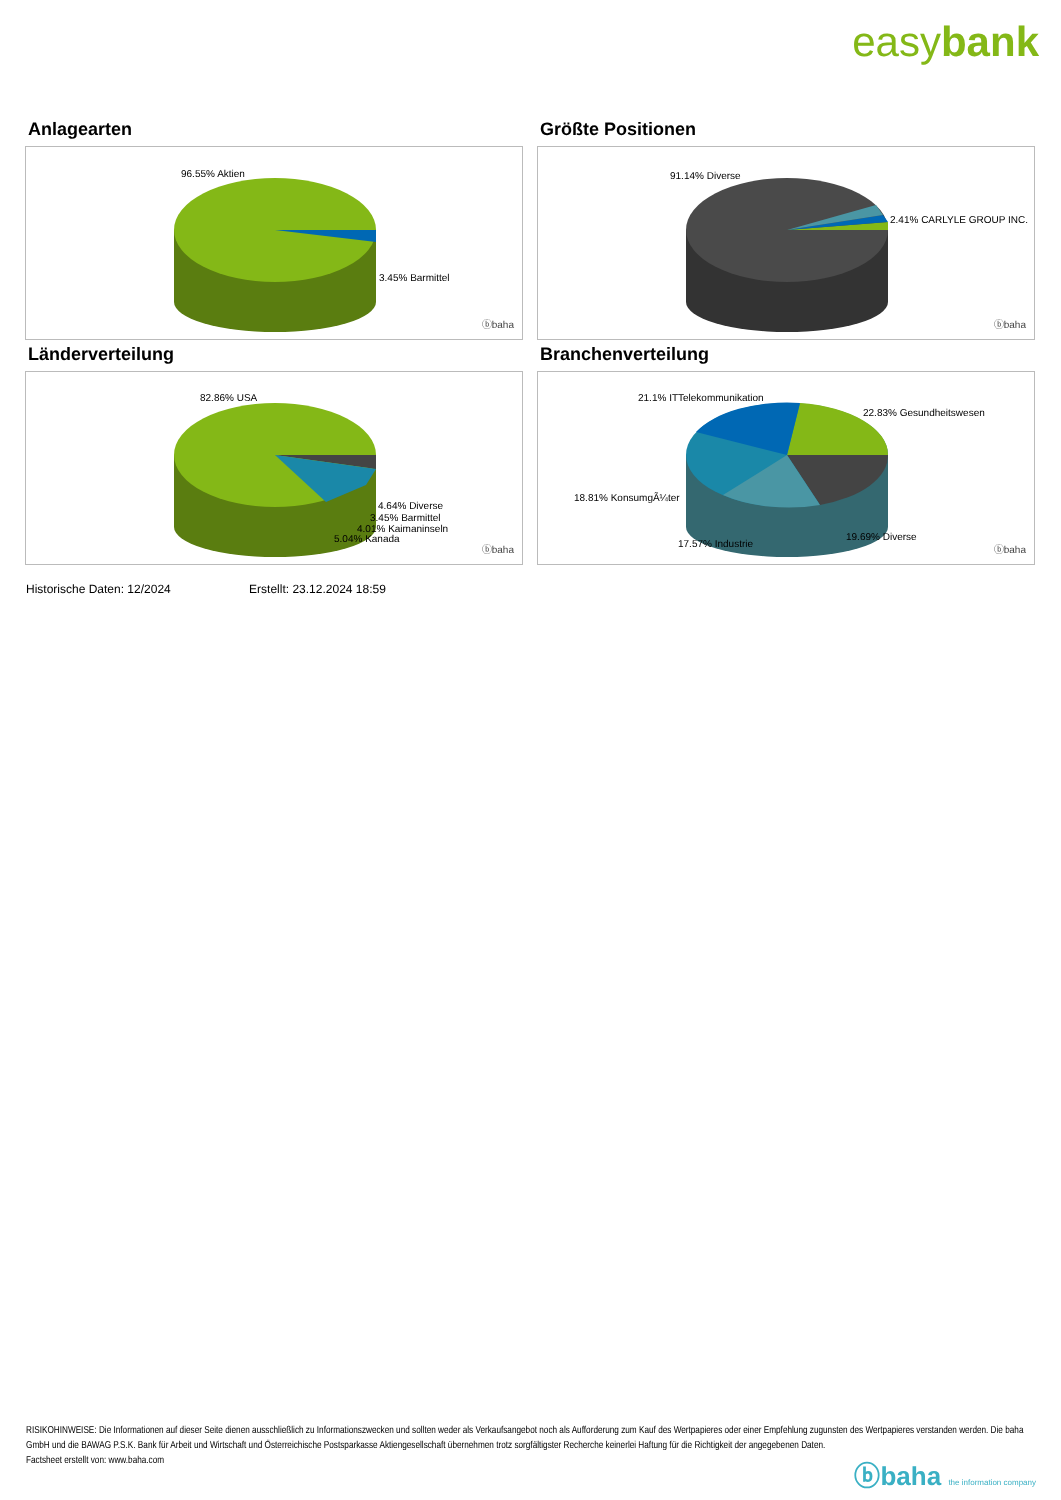easybank
Anlagearten
96.55% Aktien
3.45% Barmittel
ⓑbaha
Größte Positionen
91.14% Diverse
2.41% CARLYLE GROUP INC.
ⓑbaha
Länderverteilung
82.86% USA
4.64% Diverse
3.45% Barmittel
4.01% Kaimaninseln
5.04% Kanada
ⓑbaha
Branchenverteilung
21.1% ITTelekommunikation
22.83% Gesundheitswesen
18.81% KonsumgÃ¼ter
17.57% Industrie
19.69% Diverse
ⓑbaha
Historische Daten: 12/2024 Erstellt: 23.12.2024 18:59
RISIKOHINWEISE: Die Informationen auf dieser Seite dienen ausschließlich zu Informationszwecken und sollten weder als Verkaufsangebot noch als Aufforderung zum Kauf des Wertpapieres oder einer Empfehlung zugunsten des Wertpapieres verstanden werden. Die baha GmbH und die BAWAG P.S.K. Bank für Arbeit und Wirtschaft und Österreichische Postsparkasse Aktiengesellschaft übernehmen trotz sorgfältigster Recherche keinerlei Haftung für die Richtigkeit der angegebenen Daten.
Factsheet erstellt von: www.baha.com
ⓑbaha the information company